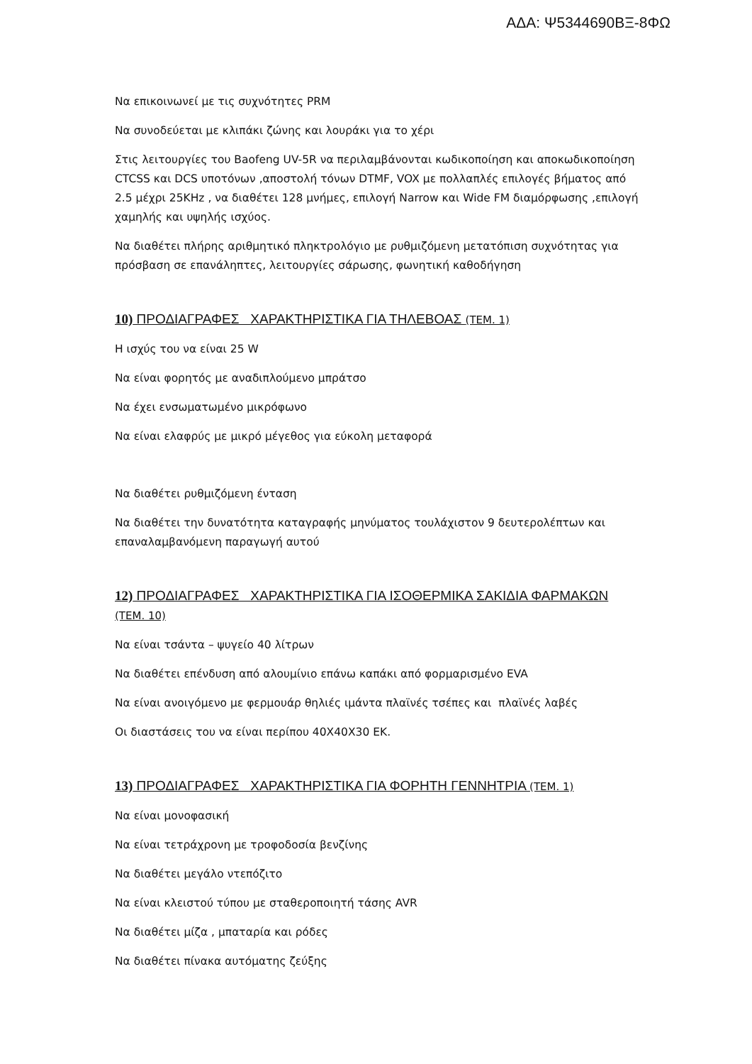ΑΔΑ: Ψ5344690ΒΞ-8ΦΩ
Να επικοινωνεί με τις συχνότητες PRM
Να συνοδεύεται με κλιπάκι ζώνης και λουράκι για το χέρι
Στις λειτουργίες του Baofeng UV-5R να περιλαμβάνονται κωδικοποίηση και αποκωδικοποίηση CTCSS και DCS υποτόνων ,αποστολή τόνων DTMF, VOX με πολλαπλές επιλογές βήματος από 2.5 μέχρι 25KHz , να διαθέτει 128 μνήμες, επιλογή Narrow και Wide FM διαμόρφωσης ,επιλογή χαμηλής και υψηλής ισχύος.
Να διαθέτει πλήρης αριθμητικό πληκτρολόγιο με ρυθμιζόμενη μετατόπιση συχνότητας για πρόσβαση σε επανάληπτες, λειτουργίες σάρωσης, φωνητική καθοδήγηση
10) ΠΡΟΔΙΑΓΡΑΦΕΣ ΧΑΡΑΚΤΗΡΙΣΤΙΚΑ ΓΙΑ ΤΗΛΕΒΟΑΣ (ΤΕΜ. 1)
Η ισχύς του να είναι 25 W
Να είναι φορητός με αναδιπλούμενο μπράτσο
Να έχει ενσωματωμένο μικρόφωνο
Να είναι ελαφρύς με μικρό μέγεθος για εύκολη μεταφορά
Να διαθέτει ρυθμιζόμενη ένταση
Να διαθέτει την δυνατότητα καταγραφής μηνύματος τουλάχιστον 9 δευτερολέπτων και επαναλαμβανόμενη παραγωγή αυτού
12) ΠΡΟΔΙΑΓΡΑΦΕΣ ΧΑΡΑΚΤΗΡΙΣΤΙΚΑ ΓΙΑ ΙΣΟΘΕΡΜΙΚΑ ΣΑΚΙΔΙΑ ΦΑΡΜΑΚΩΝ (ΤΕΜ. 10)
Να είναι τσάντα – ψυγείο 40 λίτρων
Να διαθέτει επένδυση από αλουμίνιο επάνω καπάκι από φορμαρισμένο EVA
Να είναι ανοιγόμενο με φερμουάρ θηλιές ιμάντα πλαϊνές τσέπες και πλαϊνές λαβές
Οι διαστάσεις του να είναι περίπου 40Χ40Χ30 ΕΚ.
13) ΠΡΟΔΙΑΓΡΑΦΕΣ ΧΑΡΑΚΤΗΡΙΣΤΙΚΑ ΓΙΑ ΦΟΡΗΤΗ ΓΕΝΝΗΤΡΙΑ (ΤΕΜ. 1)
Να είναι μονοφασική
Να είναι τετράχρονη με τροφοδοσία βενζίνης
Να διαθέτει μεγάλο ντεπόζιτο
Να είναι κλειστού τύπου με σταθεροποιητή τάσης AVR
Να διαθέτει μίζα , μπαταρία και ρόδες
Να διαθέτει πίνακα αυτόματης ζεύξης